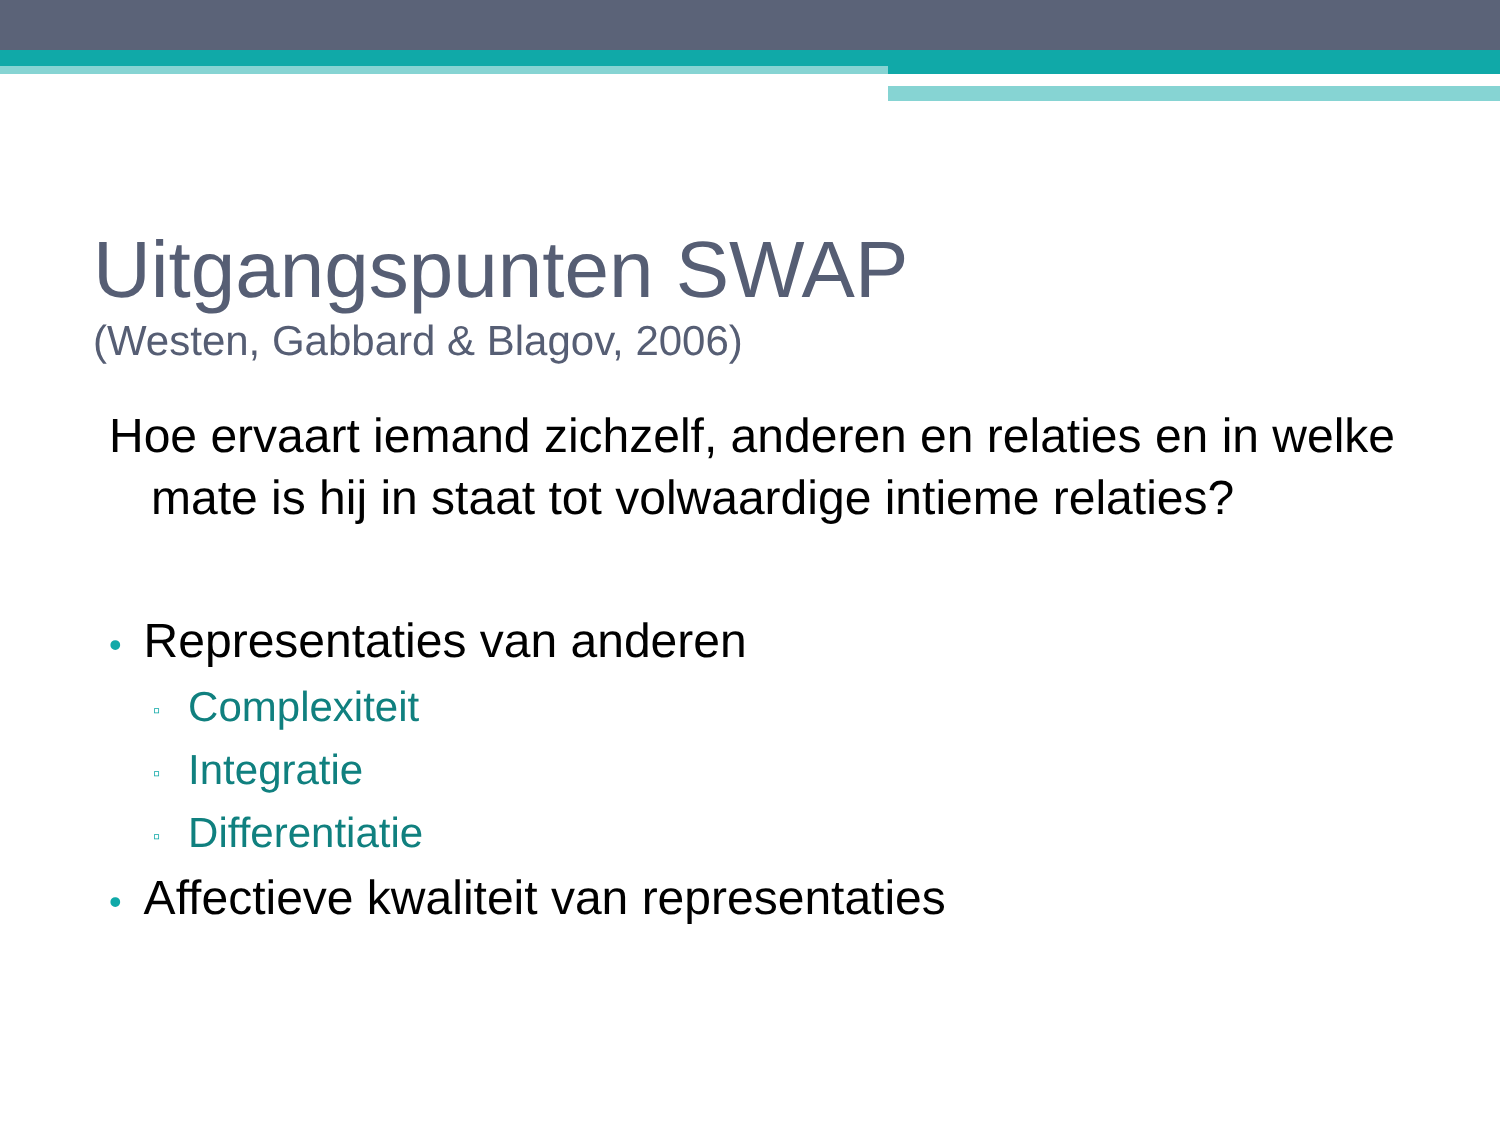Uitgangspunten SWAP
(Westen, Gabbard & Blagov, 2006)
Hoe ervaart iemand zichzelf, anderen en relaties en in welke mate is hij in staat tot volwaardige intieme relaties?
• Representaties van anderen
▫ Complexiteit
▫ Integratie
▫ Differentiatie
• Affectieve kwaliteit van representaties